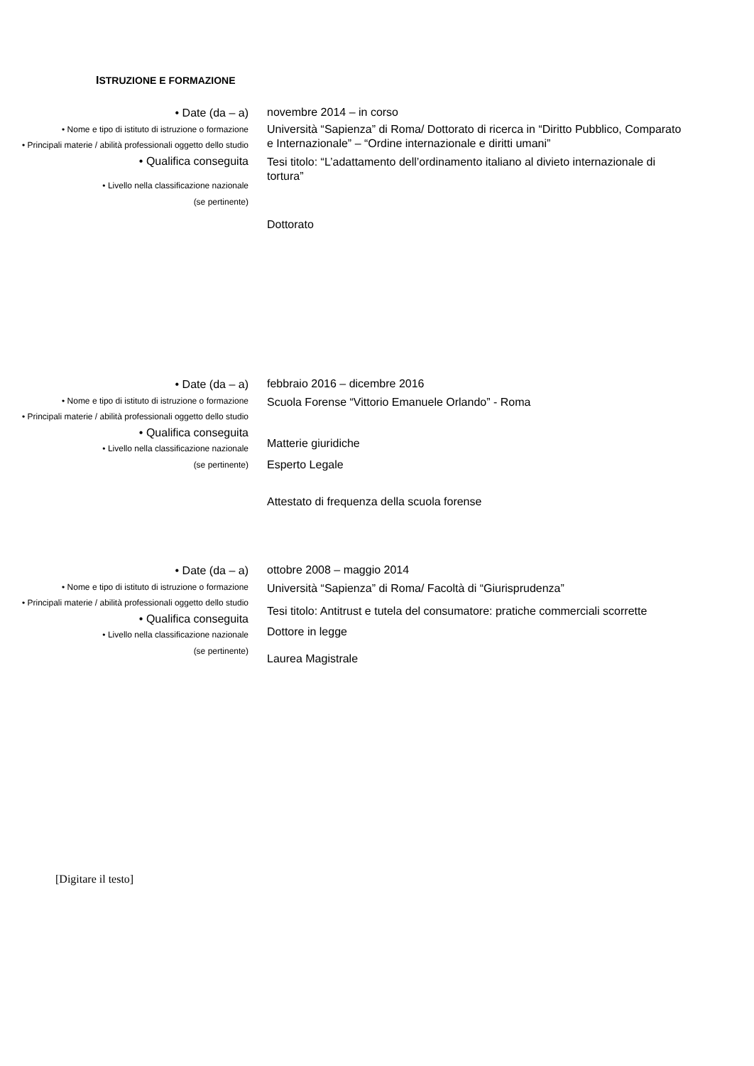ISTRUZIONE E FORMAZIONE
• Date (da – a)
• Nome e tipo di istituto di istruzione o formazione
• Principali materie / abilità professionali oggetto dello studio
• Qualifica conseguita
• Livello nella classificazione nazionale
(se pertinente)
novembre 2014 – in corso
Università “Sapienza” di Roma/ Dottorato di ricerca in “Diritto Pubblico, Comparato e Internazionale” – “Ordine internazionale e diritti umani”
Tesi titolo: “L’adattamento dell’ordinamento italiano al divieto internazionale di tortura”
Dottorato
• Date (da – a)
• Nome e tipo di istituto di istruzione o formazione
• Principali materie / abilità professionali oggetto dello studio
• Qualifica conseguita
• Livello nella classificazione nazionale
(se pertinente)
febbraio 2016 – dicembre 2016
Scuola Forense “Vittorio Emanuele Orlando” - Roma
Matterie giuridiche
Esperto Legale
Attestato di frequenza della scuola forense
• Date (da – a)
• Nome e tipo di istituto di istruzione o formazione
• Principali materie / abilità professionali oggetto dello studio
• Qualifica conseguita
• Livello nella classificazione nazionale
(se pertinente)
ottobre 2008 – maggio 2014
Università “Sapienza” di Roma/ Facoltà di “Giurisprudenza”
Tesi titolo: Antitrust e tutela del consumatore: pratiche commerciali scorrette
Dottore in legge
Laurea Magistrale
[Digitare il testo]